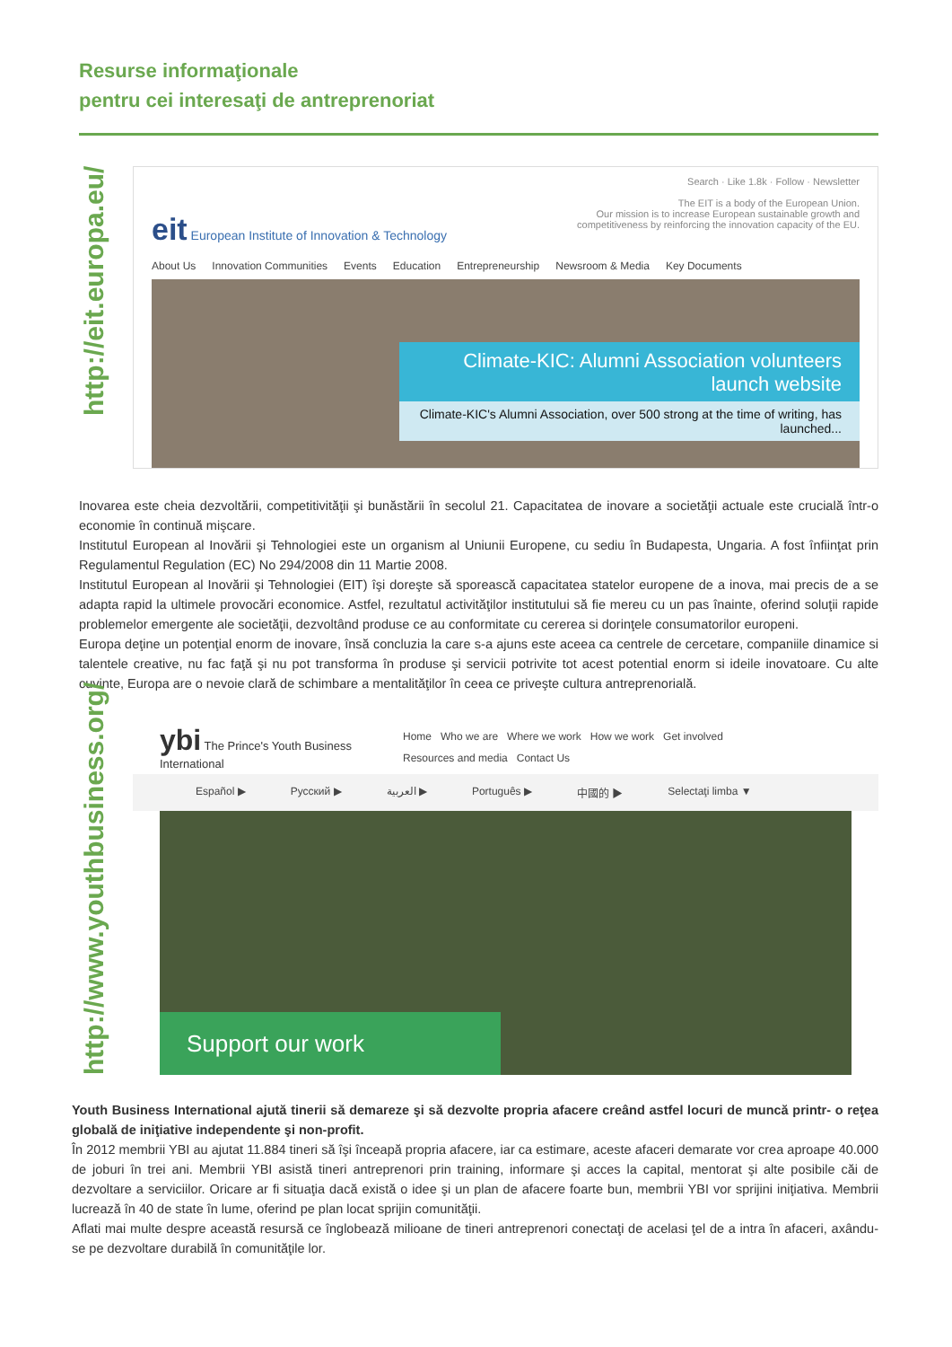Resurse informaţionale
pentru cei interesaţi de antreprenoriat
http://eit.europa.eu/
eit European Institute of Innovation & Technology
Search · Like 1.8k · Follow · Newsletter
The EIT is a body of the European Union.
Our mission is to increase European sustainable growth and
competitiveness by reinforcing the innovation capacity of the EU.
About Us Innovation Communities Events Education Entrepreneurship Newsroom & Media Key Documents
Climate-KIC: Alumni Association volunteers launch website
Climate-KIC's Alumni Association, over 500 strong at the time of writing, has launched...
Inovarea este cheia dezvoltării, competitivităţii şi bunăstării în secolul 21. Capacitatea de inovare a societăţii actuale este crucială într-o economie în continuă mişcare.
Institutul European al Inovării şi Tehnologiei este un organism al Uniunii Europene, cu sediu în Budapesta, Ungaria. A fost înfiinţat prin Regulamentul Regulation (EC) No 294/2008 din 11 Martie 2008.
Institutul European al Inovării şi Tehnologiei (EIT) îşi doreşte să sporească capacitatea statelor europene de a inova, mai precis de a se adapta rapid la ultimele provocări economice. Astfel, rezultatul activităţilor institutului să fie mereu cu un pas înainte, oferind soluţii rapide problemelor emergente ale societăţii, dezvoltând produse ce au conformitate cu cererea si dorinţele consumatorilor europeni.
Europa deţine un potenţial enorm de inovare, însă concluzia la care s-a ajuns este aceea ca centrele de cercetare, companiile dinamice si talentele creative, nu fac faţă şi nu pot transforma în produse şi servicii potrivite tot acest potential enorm si ideile inovatoare. Cu alte cuvinte, Europa are o nevoie clară de schimbare a mentalităţilor în ceea ce priveşte cultura antreprenorială.
http://www.youthbusiness.org/
ybi The Prince's Youth Business International
Home Who we are Where we work How we work Get involved Resources and media Contact Us
Español ▶ Русский ▶ العربية ▶ Português ▶ 中國的 ▶ Selectaţi limba ▼
Support our work
Youth Business International ajută tinerii să demareze şi să dezvolte propria afacere creând astfel locuri de muncă printr- o reţea globală de iniţiative independente şi non-profit.
În 2012 membrii YBI au ajutat 11.884 tineri să îşi înceapă propria afacere, iar ca estimare, aceste afaceri demarate vor crea aproape 40.000 de joburi în trei ani. Membrii YBI asistă tineri antreprenori prin training, informare şi acces la capital, mentorat şi alte posibile căi de dezvoltare a serviciilor. Oricare ar fi situaţia dacă există o idee şi un plan de afacere foarte bun, membrii YBI vor sprijini iniţiativa. Membrii lucrează în 40 de state în lume, oferind pe plan locat sprijin comunităţii.
Aflati mai multe despre această resursă ce înglobează milioane de tineri antreprenori conectaţi de acelasi ţel de a intra în afaceri, axându-se pe dezvoltare durabilă în comunităţile lor.